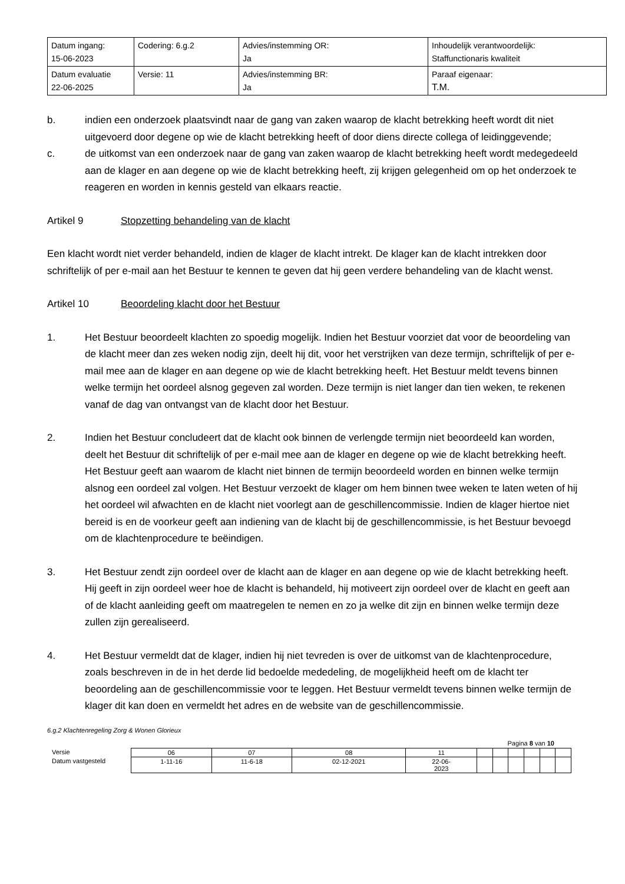| Datum ingang: 15-06-2023 | Codering: 6.g.2 | Advies/instemming OR: Ja | Inhoudelijk verantwoordelijk: Staffunctionaris kwaliteit |
| Datum evaluatie 22-06-2025 | Versie: 11 | Advies/instemming BR: Ja | Paraaf eigenaar: T.M. |
b. indien een onderzoek plaatsvindt naar de gang van zaken waarop de klacht betrekking heeft wordt dit niet uitgevoerd door degene op wie de klacht betrekking heeft of door diens directe collega of leidinggevende;
c. de uitkomst van een onderzoek naar de gang van zaken waarop de klacht betrekking heeft wordt medegedeeld aan de klager en aan degene op wie de klacht betrekking heeft, zij krijgen gelegenheid om op het onderzoek te reageren en worden in kennis gesteld van elkaars reactie.
Artikel 9 Stopzetting behandeling van de klacht
Een klacht wordt niet verder behandeld, indien de klager de klacht intrekt. De klager kan de klacht intrekken door schriftelijk of per e-mail aan het Bestuur te kennen te geven dat hij geen verdere behandeling van de klacht wenst.
Artikel 10 Beoordeling klacht door het Bestuur
1. Het Bestuur beoordeelt klachten zo spoedig mogelijk. Indien het Bestuur voorziet dat voor de beoordeling van de klacht meer dan zes weken nodig zijn, deelt hij dit, voor het verstrijken van deze termijn, schriftelijk of per e-mail mee aan de klager en aan degene op wie de klacht betrekking heeft. Het Bestuur meldt tevens binnen welke termijn het oordeel alsnog gegeven zal worden. Deze termijn is niet langer dan tien weken, te rekenen vanaf de dag van ontvangst van de klacht door het Bestuur.
2. Indien het Bestuur concludeert dat de klacht ook binnen de verlengde termijn niet beoordeeld kan worden, deelt het Bestuur dit schriftelijk of per e-mail mee aan de klager en degene op wie de klacht betrekking heeft. Het Bestuur geeft aan waarom de klacht niet binnen de termijn beoordeeld worden en binnen welke termijn alsnog een oordeel zal volgen. Het Bestuur verzoekt de klager om hem binnen twee weken te laten weten of hij het oordeel wil afwachten en de klacht niet voorlegt aan de geschillencommissie. Indien de klager hiertoe niet bereid is en de voorkeur geeft aan indiening van de klacht bij de geschillencommissie, is het Bestuur bevoegd om de klachtenprocedure te beëindigen.
3. Het Bestuur zendt zijn oordeel over de klacht aan de klager en aan degene op wie de klacht betrekking heeft. Hij geeft in zijn oordeel weer hoe de klacht is behandeld, hij motiveert zijn oordeel over de klacht en geeft aan of de klacht aanleiding geeft om maatregelen te nemen en zo ja welke dit zijn en binnen welke termijn deze zullen zijn gerealiseerd.
4. Het Bestuur vermeldt dat de klager, indien hij niet tevreden is over de uitkomst van de klachtenprocedure, zoals beschreven in de in het derde lid bedoelde mededeling, de mogelijkheid heeft om de klacht ter beoordeling aan de geschillencommissie voor te leggen. Het Bestuur vermeldt tevens binnen welke termijn de klager dit kan doen en vermeldt het adres en de website van de geschillencommissie.
6.g.2 Klachtenregeling Zorg & Wonen Glorieux
Pagina 8 van 10
| Versie | 06 | 07 | 08 | 11 | | | | | | |
| Datum vastgesteld | 1-11-16 | 11-6-18 | 02-12-2021 | 22-06- 2023 | | | | | | |